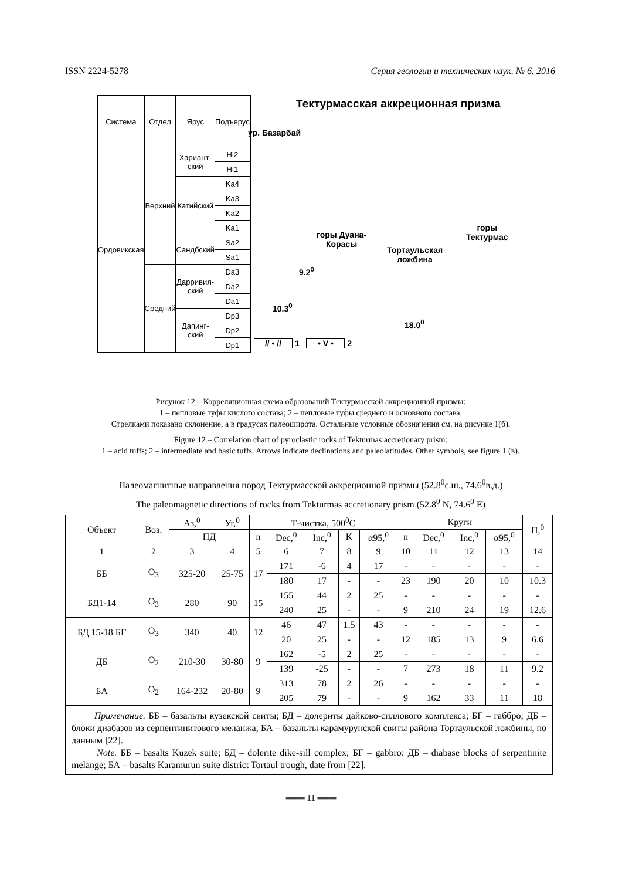ISSN 2224-5278 Серия геологии и технических наук. № 6. 2016
| Система | Отдел | Ярус | Подъярус |
| Ордовикская | Верхний | Хариант-ский | Hi2 |
| | | | Hi1 |
| | | Катийский | Ka4 |
| | | | Ka3 |
| | | | Ka2 |
| | | | Ka1 |
| | | Сандбский | Sa2 |
| | | | Sa1 |
| | Средний | Дарривил-ский | Da3 |
| | | | Da2 |
| | | | Da1 |
| | | Дапинг-ский | Dp3 |
| | | | Dp2 |
| | | | Dp1 |
Тектурмасская аккреционная призма
ур. Базарбай
горы Дуана-
Корасы
Тортаульская
ложбина
горы
Тектурмас
9.2<sup>0</sup>
10.3<sup>0</sup>
18.0<sup>0</sup>
// • // 1 • V • 2
Рисунок 12 – Корреляционная схема образований Тектурмасской аккреционной призмы:
1 – пепловые туфы кислого состава; 2 – пепловые туфы среднего и основного состава.
Стрелками показано склонение, а в градусах палеоширота. Остальные условные обозначения см. на рисунке 1(б).
Figure 12 – Correlation chart of pyroclastic rocks of Tekturmas accretionary prism:
1 – acid tuffs; 2 – intermediate and basic tuffs. Arrows indicate declinations and paleolatitudes. Other symbols, see figure 1 (в).
Палеомагнитные направления пород Тектурмасской аккреционной призмы (52.8<sup>0</sup>с.ш., 74.6<sup>0</sup>в.д.)
The paleomagnetic directions of rocks from Tekturmas accretionary prism (52.8<sup>0</sup> N, 74.6<sup>0</sup> E)
| Объект | Воз. | Аз,<sup>0</sup> | Уг,<sup>0</sup> | Т-чистка, 500<sup>0</sup>С | | | | | Круги | | | | П,<sup>0</sup> |
| --- | --- | --- | --- | --- | --- | --- | --- | --- | --- | --- | --- | --- | --- |
| | | ПД | | n | Dec,<sup>0</sup> | Inc,<sup>0</sup> | K | α95,<sup>0</sup> | n | Dec,<sup>0</sup> | Inc,<sup>0</sup> | α95,<sup>0</sup> | |
| 1 | 2 | 3 | 4 | 5 | 6 | 7 | 8 | 9 | 10 | 11 | 12 | 13 | 14 |
| ББ | O<sub>3</sub> | 325-20 | 25-75 | 17 | 171 | -6 | 4 | 17 | - | - | - | - | - |
| | | | | | 180 | 17 | - | - | 23 | 190 | 20 | 10 | 10.3 |
| БД1-14 | O<sub>3</sub> | 280 | 90 | 15 | 155 | 44 | 2 | 25 | - | - | - | - | - |
| | | | | | 240 | 25 | - | - | 9 | 210 | 24 | 19 | 12.6 |
| БД 15-18 БГ | O<sub>3</sub> | 340 | 40 | 12 | 46 | 47 | 1.5 | 43 | - | - | - | - | - |
| | | | | | 20 | 25 | - | - | 12 | 185 | 13 | 9 | 6.6 |
| ДБ | O<sub>2</sub> | 210-30 | 30-80 | 9 | 162 | -5 | 2 | 25 | - | - | - | - | - |
| | | | | | 139 | -25 | - | - | 7 | 273 | 18 | 11 | 9.2 |
| БА | O<sub>2</sub> | 164-232 | 20-80 | 9 | 313 | 78 | 2 | 26 | - | - | - | - | - |
| | | | | | 205 | 79 | - | - | 9 | 162 | 33 | 11 | 18 |
| Примечание. ББ – базальты кузекской свиты; БД – долериты дайково-силлового комплекса; БГ – габбро; ДБ – блоки диабазов из серпентинитового меланжа; БА – базальты карамурунской свиты района Тортаульской ложбины, по данным [22]. Note. ББ – basalts Kuzek suite; БД – dolerite dike-sill complex; БГ – gabbro: ДБ – diabase blocks of serpentinite melange; БА – basalts Karamurun suite district Tortaul trough, date from [22]. | | | | | | | | | | | | | |
═══ 11 ═══